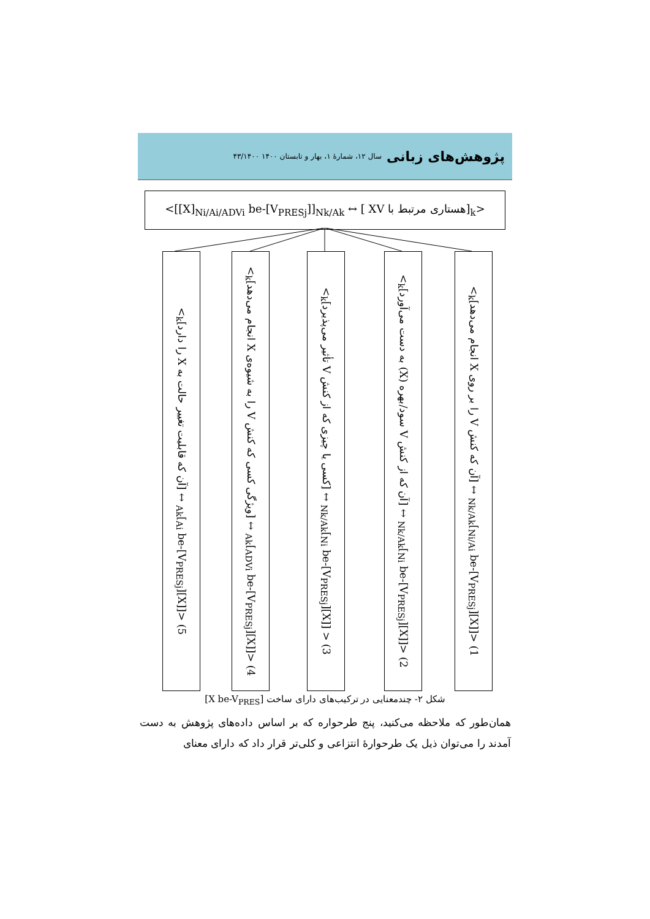پژوهش‌های زبانی سال ۱۲، شمارهٔ ۱، بهار و تابستان ۱۴۰۰ ۴۳/۱۴۰۰
<[[X]<sub>Ni/Ai/ADVi</sub> be-[V<sub>PRESj</sub>]]<sub>Nk/Ak</sub> ↔ [ XV هستاری مرتبط با]<sub>k</sub>>
1) <[[X]<sub>Ni/Ai</sub> be-[V<sub>PRESj</sub>]]<sub>Nk/Ak</sub> ↔ [آن که کنش V را بر روی X انجام می‌دهد]<sub>k</sub>>
2) <[[X]<sub>Ni</sub> be-[V<sub>PRESj</sub>]]<sub>Nk/Ak</sub> ↔ [آن که از کنش V سود/بهره (X) به دست می‌آورد]<sub>k</sub>>
3) < [[X]<sub>Ni</sub> be-[V<sub>PRESj</sub>]]<sub>Nk/Ak</sub> ↔ [کسی یا چیزی که از کنش V تأثیر می‌پذیرد]<sub>k</sub>>
4) <[[X]<sub>ADVi</sub> be-[V<sub>PRESj</sub>]]<sub>Ak</sub> ↔ [ویژگی کسی که کنش V را به شیوه‌ی X انجام می‌دهد]<sub>k</sub>>
5) <[[X]<sub>Ai</sub> be-[V<sub>PRESj</sub>]]<sub>Ak</sub> ↔ [آن که قابلیت تغییر حالت به X را دارد]<sub>k</sub>>
شکل ۲- چندمعنایی در ترکیب‌های دارای ساخت [X be-V<sub>PRES</sub>]
همان‌طور که ملاحظه می‌کنید، پنج طرحواره که بر اساس داده‌های پژوهش به دست آمدند را می‌توان ذیل یک طرحوارهٔ انتزاعی و کلی‌تر قرار داد که دارای معنای